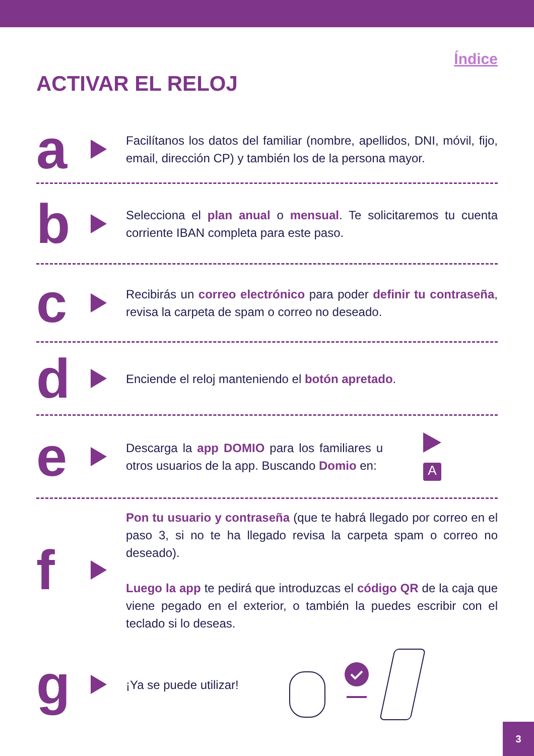Índice
ACTIVAR EL RELOJ
a
Facilítanos los datos del familiar (nombre, apellidos, DNI, móvil, fijo, email, dirección CP) y también los de la persona mayor.
b
Selecciona el plan anual o mensual. Te solicitaremos tu cuenta corriente IBAN completa para este paso.
c
Recibirás un correo electrónico para poder definir tu contraseña, revisa la carpeta de spam o correo no deseado.
d
Enciende el reloj manteniendo el botón apretado.
e
Descarga la app DOMIO para los familiares u otros usuarios de la app. Buscando Domio en:
A
f
Pon tu usuario y contraseña (que te habrá llegado por correo en el paso 3, si no te ha llegado revisa la carpeta spam o correo no deseado).
Luego la app te pedirá que introduzcas el código QR de la caja que viene pegado en el exterior, o también la puedes escribir con el teclado si lo deseas.
g
¡Ya se puede utilizar!
3